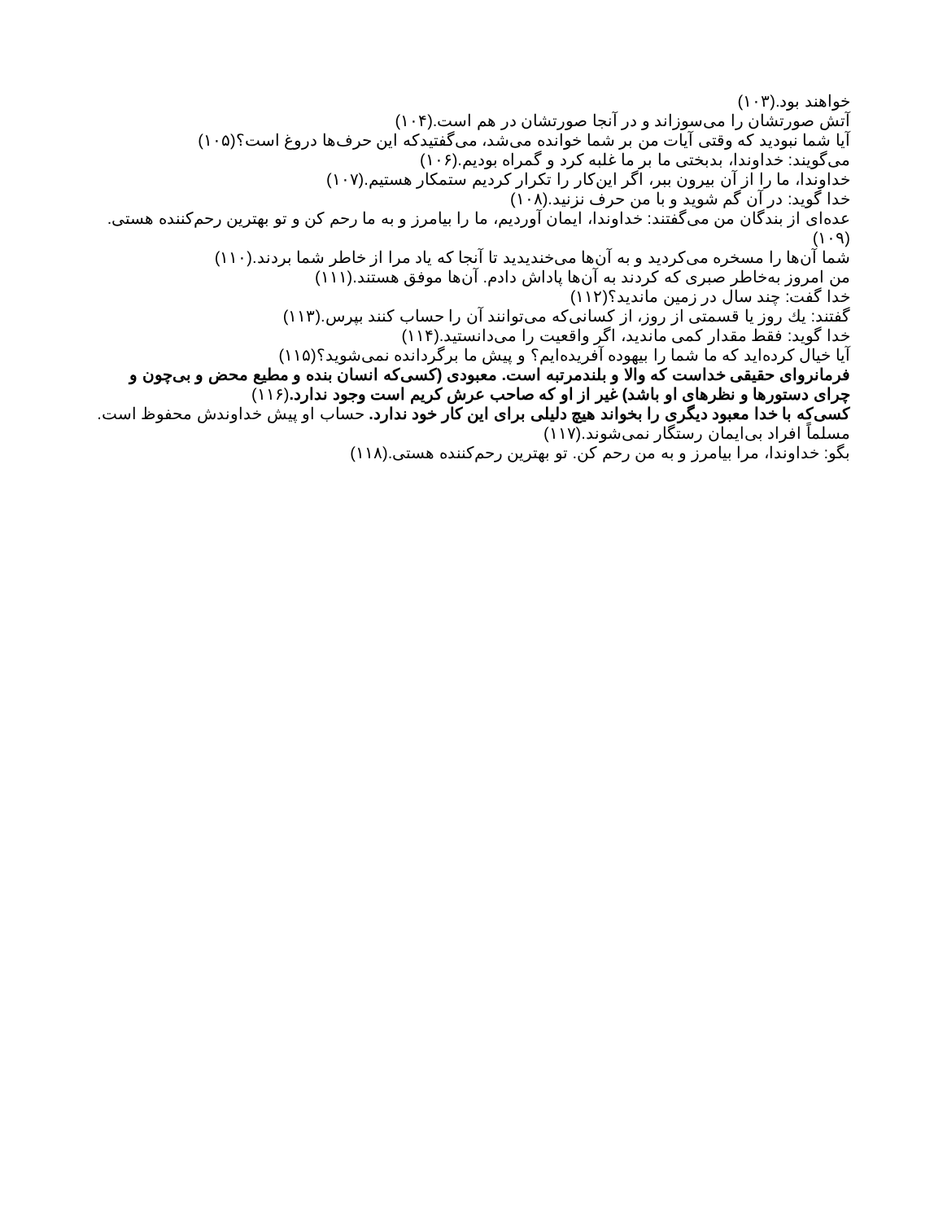خواهند بود.(۱۰۳)
آتش صورتشان را می‌سوزاند و در آنجا صورتشان در هم است.(۱۰۴)
آیا شما نبودید که وقتی آیات من بر شما خوانده می‌شد، می‌گفتیدکه این حرف‌ها دروغ است؟(۱۰۵)
می‌گویند: خداوندا، بدبختی ما بر ما غلبه کرد و گمراه بودیم.(۱۰۶)
خداوندا، ما را از آن بیرون ببر، اگر این‌کار را تکرار کردیم ستمکار هستیم.(۱۰۷)
خدا گوید: در آن گم شوید و با من حرف نزنید.(۱۰۸)
عده‌ای از بندگان من می‌گفتند: خداوندا، ایمان آوردیم، ما را بیامرز و به ما رحم کن و تو بهترین رحم‌کننده هستی.(۱۰۹)
شما آن‌ها را مسخره می‌کردید و به آن‌ها می‌خندیدید تا آنجا که یاد مرا از خاطر شما بردند.(۱۱۰)
من امروز به‌خاطر صبری که کردند به آن‌ها پاداش دادم. آن‌ها موفق هستند.(۱۱۱)
خدا گفت: چند سال در زمین ماندید؟(۱۱۲)
گفتند: يك روز یا قسمتی از روز، از کسانی‌که می‌توانند آن را حساب کنند بپرس.(۱۱۳)
خدا گوید: فقط مقدار کمی ماندید، اگر واقعیت را می‌دانستید.(۱۱۴)
آیا خیال کرده‌اید که ما شما را بیهوده آفریده‌ایم؟ و پیش ما برگردانده نمی‌شوید؟(۱۱۵)
فرمانروای حقیقی خداست که والا و بلندمرتبه است. معبودی (کسی‌که انسان بنده و مطیع محض و بی‌چون و چرای دستورها و نظرهای او باشد) غیر از او که صاحب عرش کریم است وجود ندارد.(۱۱۶)
کسی‌که با خدا معبود دیگری را بخواند هیچ دلیلی برای این کار خود ندارد. حساب او پیش خداوندش محفوظ است. مسلماً افراد بی‌ایمان رستگار نمی‌شوند.(۱۱۷)
بگو: خداوندا، مرا بیامرز و به من رحم کن. تو بهترین رحم‌کننده هستی.(۱۱۸)